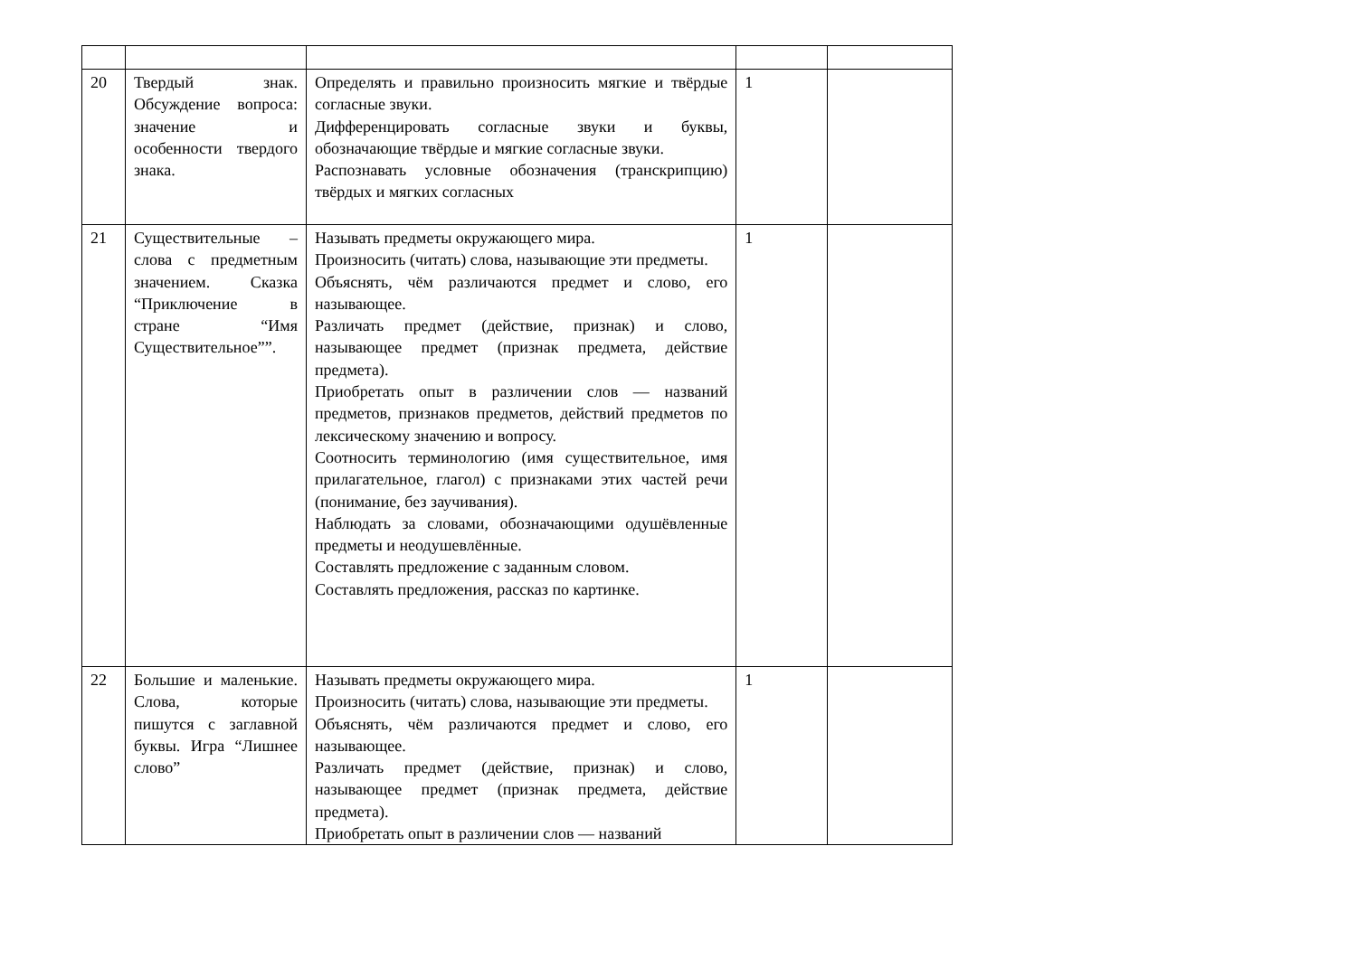| 20 | Твердый знак. Обсуждение вопроса: значение и особенности твердого знака. | Определять и правильно произносить мягкие и твёрдые согласные звуки. Дифференцировать согласные звуки и буквы, обозначающие твёрдые и мягкие согласные звуки. Распознавать условные обозначения (транскрипцию) твёрдых и мягких согласных | 1 | |
| 21 | Существительные – слова с предметным значением. Сказка “Приключение в стране “Имя Существительное””. | Называть предметы окружающего мира. Произносить (читать) слова, называющие эти предметы. Объяснять, чём различаются предмет и слово, его называющее. Различать предмет (действие, признак) и слово, называющее предмет (признак предмета, действие предмета). Приобретать опыт в различении слов — названий предметов, признаков предметов, действий предметов по лексическому значению и вопросу. Соотносить терминологию (имя существительное, имя прилагательное, глагол) с признаками этих частей речи (понимание, без заучивания). Наблюдать за словами, обозначающими одушёвленные предметы и неодушевлённые. Составлять предложение с заданным словом. Составлять предложения, рассказ по картинке. | 1 | |
| 22 | Большие и маленькие. Слова, которые пишутся с заглавной буквы. Игра “Лишнее слово” | Называть предметы окружающего мира. Произносить (читать) слова, называющие эти предметы. Объяснять, чём различаются предмет и слово, его называющее. Различать предмет (действие, признак) и слово, называющее предмет (признак предмета, действие предмета). Приобретать опыт в различении слов — названий | 1 | |